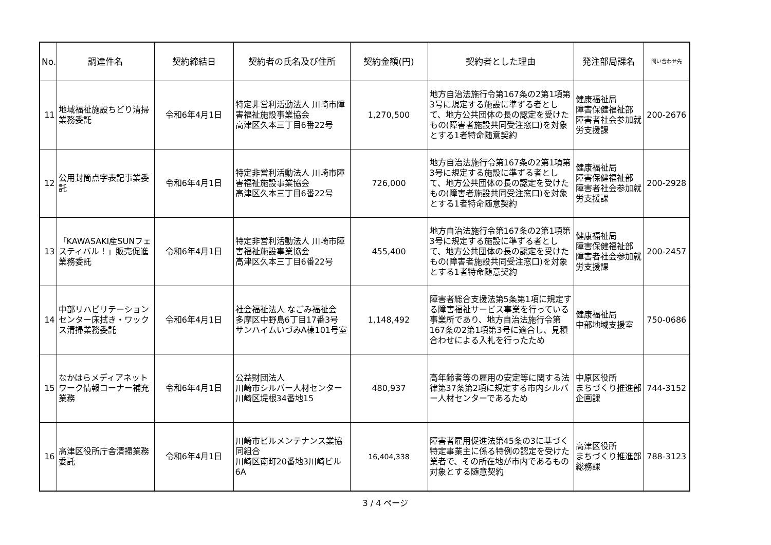| No. | 調達件名 | 契約締結日 | 契約者の氏名及び住所 | 契約金額(円) | 契約者とした理由 | 発注部局課名 | 問い合わせ先 |
| --- | --- | --- | --- | --- | --- | --- | --- |
| 11 | 地域福祉施設ちどり清掃業務委託 | 令和6年4月1日 | 特定非営利活動法人 川崎市障害福祉施設事業協会 高津区久本三丁目6番22号 | 1,270,500 | 地方自治法施行令第167条の2第1項第3号に規定する施設に準ずる者として、地方公共団体の長の認定を受けたもの(障害者施設共同受注窓口)を対象とする1者特命随意契約 | 健康福祉局 障害保健福祉部 障害者社会参加就労支援課 | 200-2676 |
| 12 | 公用封筒点字表記事業委託 | 令和6年4月1日 | 特定非営利活動法人 川崎市障害福祉施設事業協会 高津区久本三丁目6番22号 | 726,000 | 地方自治法施行令第167条の2第1項第3号に規定する施設に準ずる者として、地方公共団体の長の認定を受けたもの(障害者施設共同受注窓口)を対象とする1者特命随意契約 | 健康福祉局 障害保健福祉部 障害者社会参加就労支援課 | 200-2928 |
| 13 | 「KAWASAKI産SUNフェスティバル！」販売促進業務委託 | 令和6年4月1日 | 特定非営利活動法人 川崎市障害福祉施設事業協会 高津区久本三丁目6番22号 | 455,400 | 地方自治法施行令第167条の2第1項第3号に規定する施設に準ずる者として、地方公共団体の長の認定を受けたもの(障害者施設共同受注窓口)を対象とする1者特命随意契約 | 健康福祉局 障害保健福祉部 障害者社会参加就労支援課 | 200-2457 |
| 14 | 中部リハビリテーションセンター床拭き・ワックス清掃業務委託 | 令和6年4月1日 | 社会福祉法人 なごみ福祉会 多摩区中野島6丁目17番3号 サンハイムいづみA棟101号室 | 1,148,492 | 障害者総合支援法第5条第1項に規定する障害福祉サービス事業を行っている事業所であり、地方自治法施行令第167条の2第1項第3号に適合し、見積合わせによる入札を行ったため | 健康福祉局 中部地域支援室 | 750-0686 |
| 15 | なかはらメディアネットワーク情報コーナー補充業務 | 令和6年4月1日 | 公益財団法人 川崎市シルバー人材センター 川崎区堤根34番地15 | 480,937 | 高年齢者等の雇用の安定等に関する法律第37条第2項に規定する市内シルバー人材センターであるため | 中原区役所 まちづくり推進部 企画課 | 744-3152 |
| 16 | 高津区役所庁舎清掃業務委託 | 令和6年4月1日 | 川崎市ビルメンテナンス業協同組合 川崎区南町20番地3川崎ビル6A | 16,404,338 | 障害者雇用促進法第45条の3に基づく特定事業主に係る特例の認定を受けた業者で、その所在地が市内であるもの対象とする随意契約 | 高津区役所 まちづくり推進部 総務課 | 788-3123 |
3 / 4 ページ